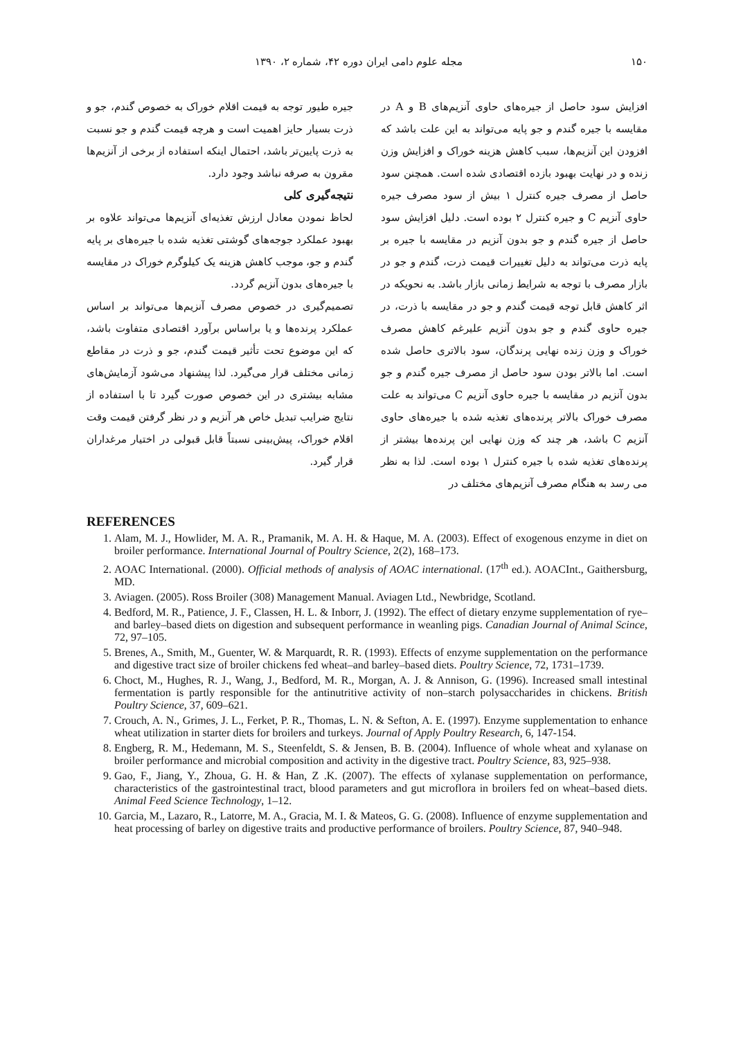۱۵۰ مجله علوم دامی ایران دوره ۴۲، شماره ۲، ۱۳۹۰
افزایش سود حاصل از جیره‌های حاوی آنزیم‌های B و A در مقایسه با جیره گندم و جو پایه می‌تواند به این علت باشد که افزودن این آنزیم‌ها، سبب کاهش هزینه خوراک و افزایش وزن زنده و در نهایت بهبود بازده اقتصادی شده است. همچنن سود حاصل از مصرف جیره کنترل ۱ بیش از سود مصرف جیره حاوی آنزیم C و جیره کنترل ۲ بوده است. دلیل افزایش سود حاصل از جیره گندم و جو بدون آنزیم در مقایسه با جیره بر پایه ذرت می‌تواند به دلیل تغییرات قیمت ذرت، گندم و جو در بازار مصرف با توجه به شرایط زمانی بازار باشد. به نحویکه در اثر کاهش قابل توجه قیمت گندم و جو در مقایسه با ذرت، در جیره حاوی گندم و جو بدون آنزیم علیرغم کاهش مصرف خوراک و وزن زنده نهایی پرندگان، سود بالاتری حاصل شده است. اما بالاتر بودن سود حاصل از مصرف جیره گندم و جو بدون آنزیم در مقایسه با جیره حاوی آنزیم C می‌تواند به علت مصرف خوراک بالاتر پرنده‌های تغذیه شده با جیره‌های حاوی آنزیم C باشد، هر چند که وزن نهایی این پرنده‌ها بیشتر از پرنده‌های تغذیه شده با جیره کنترل ۱ بوده است. لذا به نظر می رسد به هنگام مصرف آنزیم‌های مختلف در
جیره طیور توجه به قیمت اقلام خوراک به خصوص گندم، جو و ذرت بسیار حایز اهمیت است و هرچه قیمت گندم و جو نسبت به ذرت پایین‌تر باشد، احتمال اینکه استفاده از برخی از آنزیم‌ها مقرون به صرفه نباشد وجود دارد.
نتیجه‌گیری کلی
لحاظ نمودن معادل ارزش تغذیه‌ای آنزیم‌ها می‌تواند علاوه بر بهبود عملکرد جوجه‌های گوشتی تغذیه شده با جیره‌های بر پایه گندم و جو، موجب کاهش هزینه یک کیلوگرم خوراک در مقایسه با جیره‌های بدون آنزیم گردد.
تصمیم‌گیری در خصوص مصرف آنزیم‌ها می‌تواند بر اساس عملکرد پرنده‌ها و یا براساس برآورد اقتصادی متفاوت باشد، که این موضوع تحت تأثیر قیمت گندم، جو و ذرت در مقاطع زمانی مختلف قرار می‌گیرد. لذا پیشنهاد می‌شود آزمایش‌های مشابه بیشتری در این خصوص صورت گیرد تا با استفاده از نتایج ضرایب تبدیل خاص هر آنزیم و در نظر گرفتن قیمت وقت اقلام خوراک، پیش‌بینی نسبتاً قابل قبولی در اختیار مرغداران قرار گیرد.
REFERENCES
1. Alam, M. J., Howlider, M. A. R., Pramanik, M. A. H. & Haque, M. A. (2003). Effect of exogenous enzyme in diet on broiler performance. International Journal of Poultry Science, 2(2), 168–173.
2. AOAC International. (2000). Official methods of analysis of AOAC international. (17<sup>th</sup> ed.). AOACInt., Gaithersburg, MD.
3. Aviagen. (2005). Ross Broiler (308) Management Manual. Aviagen Ltd., Newbridge, Scotland.
4. Bedford, M. R., Patience, J. F., Classen, H. L. & Inborr, J. (1992). The effect of dietary enzyme supplementation of rye–and barley–based diets on digestion and subsequent performance in weanling pigs. Canadian Journal of Animal Scince, 72, 97–105.
5. Brenes, A., Smith, M., Guenter, W. & Marquardt, R. R. (1993). Effects of enzyme supplementation on the performance and digestive tract size of broiler chickens fed wheat–and barley–based diets. Poultry Science, 72, 1731–1739.
6. Choct, M., Hughes, R. J., Wang, J., Bedford, M. R., Morgan, A. J. & Annison, G. (1996). Increased small intestinal fermentation is partly responsible for the antinutritive activity of non–starch polysaccharides in chickens. British Poultry Science, 37, 609–621.
7. Crouch, A. N., Grimes, J. L., Ferket, P. R., Thomas, L. N. & Sefton, A. E. (1997). Enzyme supplementation to enhance wheat utilization in starter diets for broilers and turkeys. Journal of Apply Poultry Research, 6, 147-154.
8. Engberg, R. M., Hedemann, M. S., Steenfeldt, S. & Jensen, B. B. (2004). Influence of whole wheat and xylanase on broiler performance and microbial composition and activity in the digestive tract. Poultry Science, 83, 925–938.
9. Gao, F., Jiang, Y., Zhoua, G. H. & Han, Z .K. (2007). The effects of xylanase supplementation on performance, characteristics of the gastrointestinal tract, blood parameters and gut microflora in broilers fed on wheat–based diets. Animal Feed Science Technology, 1–12.
10. Garcia, M., Lazaro, R., Latorre, M. A., Gracia, M. I. & Mateos, G. G. (2008). Influence of enzyme supplementation and heat processing of barley on digestive traits and productive performance of broilers. Poultry Science, 87, 940–948.